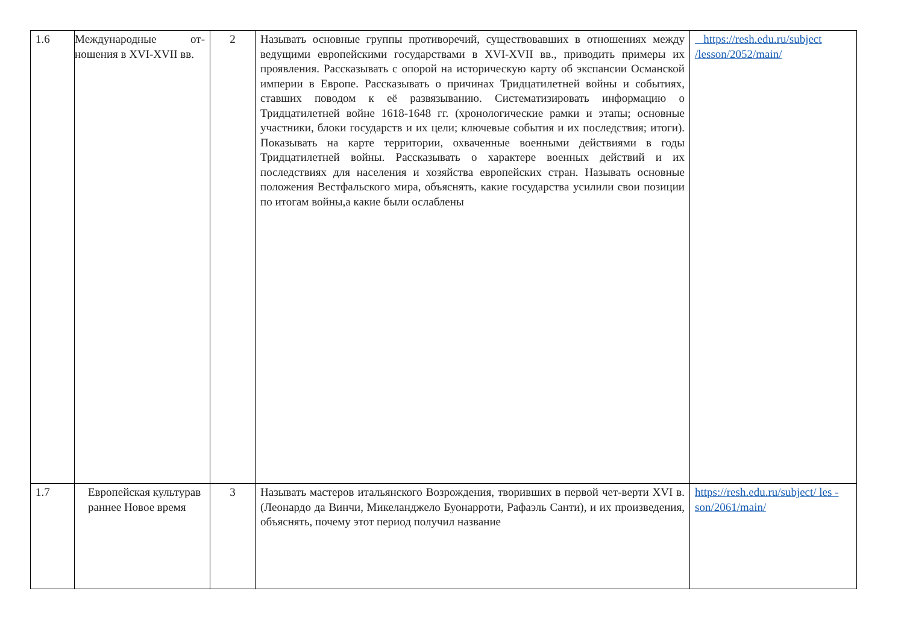| 1.6 | Международные от-ношения в XVI-XVII вв. | 2 | Называть основные группы противоречий, существовавших в отношениях между ведущими европейскими государствами в XVI-XVII вв., приводить примеры их проявления. Рассказывать с опорой на историческую карту об экспансии Османской империи в Европе. Рассказывать о причинах Тридцатилетней войны и событиях, ставших поводом к её развязыванию. Систематизировать информацию о Тридцатилетней войне 1618-1648 гг. (хронологические рамки и этапы; основные участники, блоки государств и их цели; ключевые события и их последствия; итоги). Показывать на карте территории, охваченные военными действиями в годы Тридцатилетней войны. Рассказывать о характере военных действий и их последствиях для населения и хозяйства европейских стран. Называть основные положения Вестфальского мира, объяснять, какие государства усилили свои позиции по итогам войны,а какие были ослаблены | https://resh.edu.ru/subject /lesson/2052/main/ |
| 1.7 | Европейская культурав раннее Новое время | 3 | Называть мастеров итальянского Возрождения, творивших в первой чет-верти XVI в. (Леонардо да Винчи, Микеланджело Буонарроти, Рафаэль Санти), и их произведения, объяснять, почему этот период получил название | https://resh.edu.ru/subject/ les -son/2061/main/ |